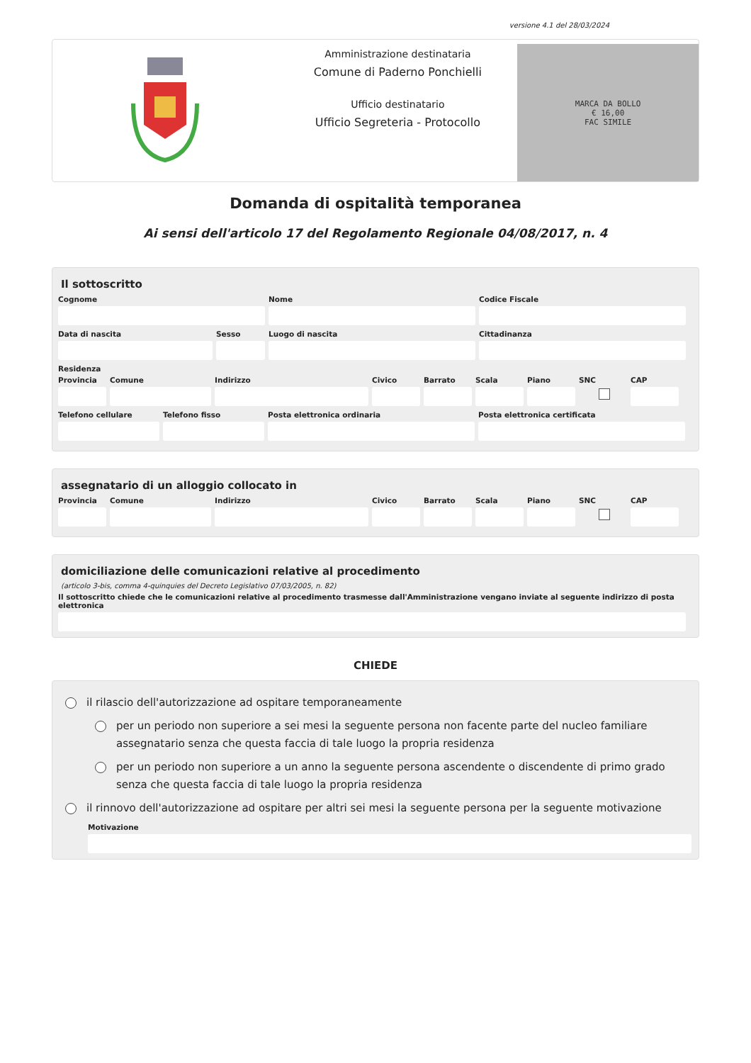versione 4.1 del 28/03/2024
Amministrazione destinataria
Comune di Paderno Ponchielli
Ufficio destinatario
Ufficio Segreteria - Protocollo
MARCA DA BOLLO
€ 16,00
FAC SIMILE
Domanda di ospitalità temporanea
Ai sensi dell'articolo 17 del Regolamento Regionale 04/08/2017, n. 4
Il sottoscritto
Cognome Nome Codice Fiscale
Data di nascita Sesso Luogo di nascita Cittadinanza
Residenza
Provincia Comune Indirizzo Civico Barrato Scala Piano SNC CAP
Telefono cellulare Telefono fisso Posta elettronica ordinaria Posta elettronica certificata
assegnatario di un alloggio collocato in
Provincia Comune Indirizzo Civico Barrato Scala Piano SNC CAP
domiciliazione delle comunicazioni relative al procedimento
(articolo 3-bis, comma 4-quinquies del Decreto Legislativo 07/03/2005, n. 82)
Il sottoscritto chiede che le comunicazioni relative al procedimento trasmesse dall'Amministrazione vengano inviate al seguente indirizzo di posta elettronica
CHIEDE
il rilascio dell'autorizzazione ad ospitare temporaneamente
per un periodo non superiore a sei mesi la seguente persona non facente parte del nucleo familiare assegnatario senza che questa faccia di tale luogo la propria residenza
per un periodo non superiore a un anno la seguente persona ascendente o discendente di primo grado senza che questa faccia di tale luogo la propria residenza
il rinnovo dell'autorizzazione ad ospitare per altri sei mesi la seguente persona per la seguente motivazione
Motivazione